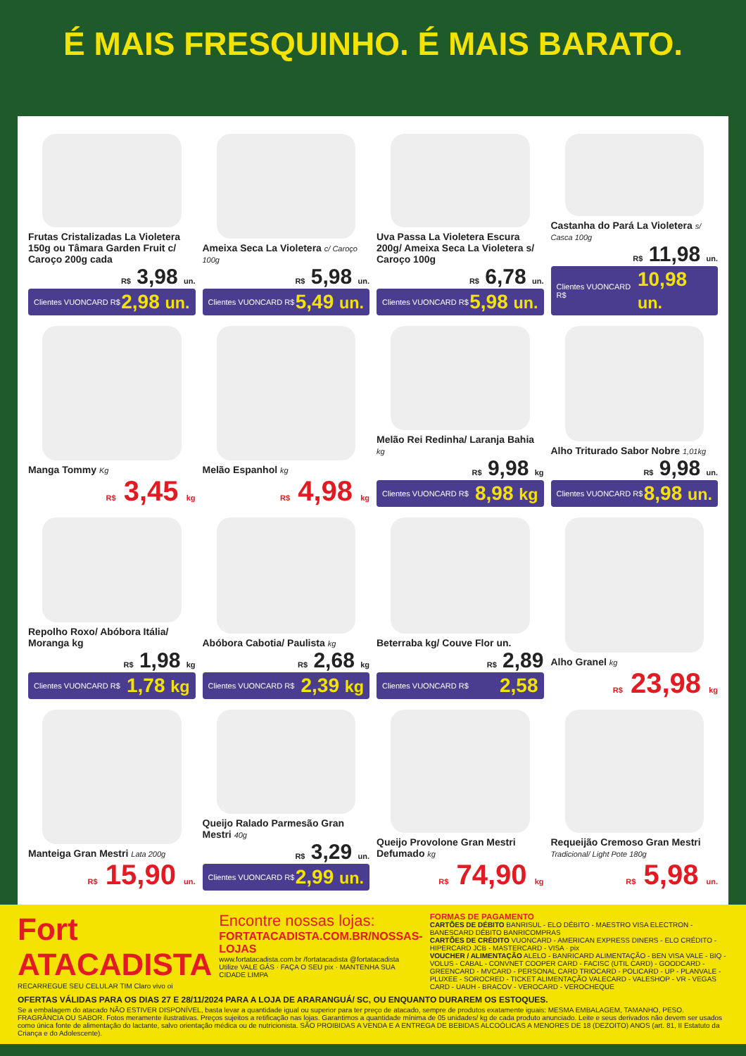É MAIS FRESQUINHO. É MAIS BARATO.
Frutas Cristalizadas La Violetera 150g ou Tâmara Garden Fruit c/ Caroço 200g cada
R$ 3,98 un.
Clientes VUONCARD R$ 2,98 un.
Ameixa Seca La Violetera c/ Caroço 100g
R$ 5,98 un.
Clientes VUONCARD R$ 5,49 un.
Uva Passa La Violetera Escura 200g/ Ameixa Seca La Violetera s/ Caroço 100g
R$ 6,78 un.
Clientes VUONCARD R$ 5,98 un.
Castanha do Pará La Violetera s/ Casca 100g
R$ 11,98 un.
Clientes VUONCARD R$ 10,98 un.
Manga Tommy Kg
R$ 3,45 kg
Melão Espanhol kg
R$ 4,98 kg
Melão Rei Redinha/ Laranja Bahia kg
R$ 9,98 kg
Clientes VUONCARD R$ 8,98 kg
Alho Triturado Sabor Nobre 1,01kg
R$ 9,98 un.
Clientes VUONCARD R$ 8,98 un.
Repolho Roxo/ Abóbora Itália/ Moranga kg
R$ 1,98 kg
Clientes VUONCARD R$ 1,78 kg
Abóbora Cabotia/ Paulista kg
R$ 2,68 kg
Clientes VUONCARD R$ 2,39 kg
Beterraba kg/ Couve Flor un.
R$ 2,89
Clientes VUONCARD R$ 2,58
Alho Granel kg
R$ 23,98 kg
Manteiga Gran Mestri Lata 200g
R$ 15,90 un.
Queijo Ralado Parmesão Gran Mestri 40g
R$ 3,29 un.
Clientes VUONCARD R$ 2,99 un.
Queijo Provolone Gran Mestri Defumado kg
R$ 74,90 kg
Requeijão Cremoso Gran Mestri Tradicional/ Light Pote 180g
R$ 5,98 un.
Fort ATACADISTA
RECARREGUE SEU CELULAR TIM Claro vivo oi
Encontre nossas lojas:
FORTATACADISTA.COM.BR/NOSSAS-LOJAS
www.fortatacadista.com.br /fortatacadista @fortatacadista
Utilize VALE GÁS · FAÇA O SEU pix · MANTENHA SUA CIDADE LIMPA
FORMAS DE PAGAMENTO
CARTÕES DE DÉBITO BANRISUL - ELO DÉBITO - MAESTRO VISA ELECTRON - BANESCARD DÉBITO BANRICOMPRAS
CARTÕES DE CRÉDITO VUONCARD - AMERICAN EXPRESS DINERS - ELO CRÉDITO - HIPERCARD JCB - MASTERCARD - VISA · pix
VOUCHER / ALIMENTAÇÃO ALELO - BANRICARD ALIMENTAÇÃO - BEN VISA VALE - BIQ - VOLUS - CABAL - CONVNET COOPER CARD - FACISC (UTIL CARD) - GOODCARD - GREENCARD - MVCARD - PERSONAL CARD TRIOCARD - POLICARD - UP - PLANVALE - PLUXEE - SOROCRED - TICKET ALIMENTAÇÃO VALECARD - VALESHOP - VR - VEGAS CARD - UAUH - BRACOV - VEROCARD - VEROCHEQUE
OFERTAS VÁLIDAS PARA OS DIAS 27 E 28/11/2024 PARA A LOJA DE ARARANGUÁ/ SC, OU ENQUANTO DURAREM OS ESTOQUES.
Se a embalagem do atacado NÃO ESTIVER DISPONÍVEL, basta levar a quantidade igual ou superior para ter preço de atacado, sempre de produtos exatamente iguais: MESMA EMBALAGEM, TAMANHO, PESO. FRAGRÂNCIA OU SABOR. Fotos meramente ilustrativas. Preços sujeitos a retificação nas lojas. Garantimos a quantidade mínima de 05 unidades/ kg de cada produto anunciado. Leite e seus derivados não devem ser usados como única fonte de alimentação do lactante, salvo orientação médica ou de nutricionista. SÃO PROIBIDAS A VENDA E A ENTREGA DE BEBIDAS ALCOÓLICAS A MENORES DE 18 (DEZOITO) ANOS (art. 81, II Estatuto da Criança e do Adolescente).